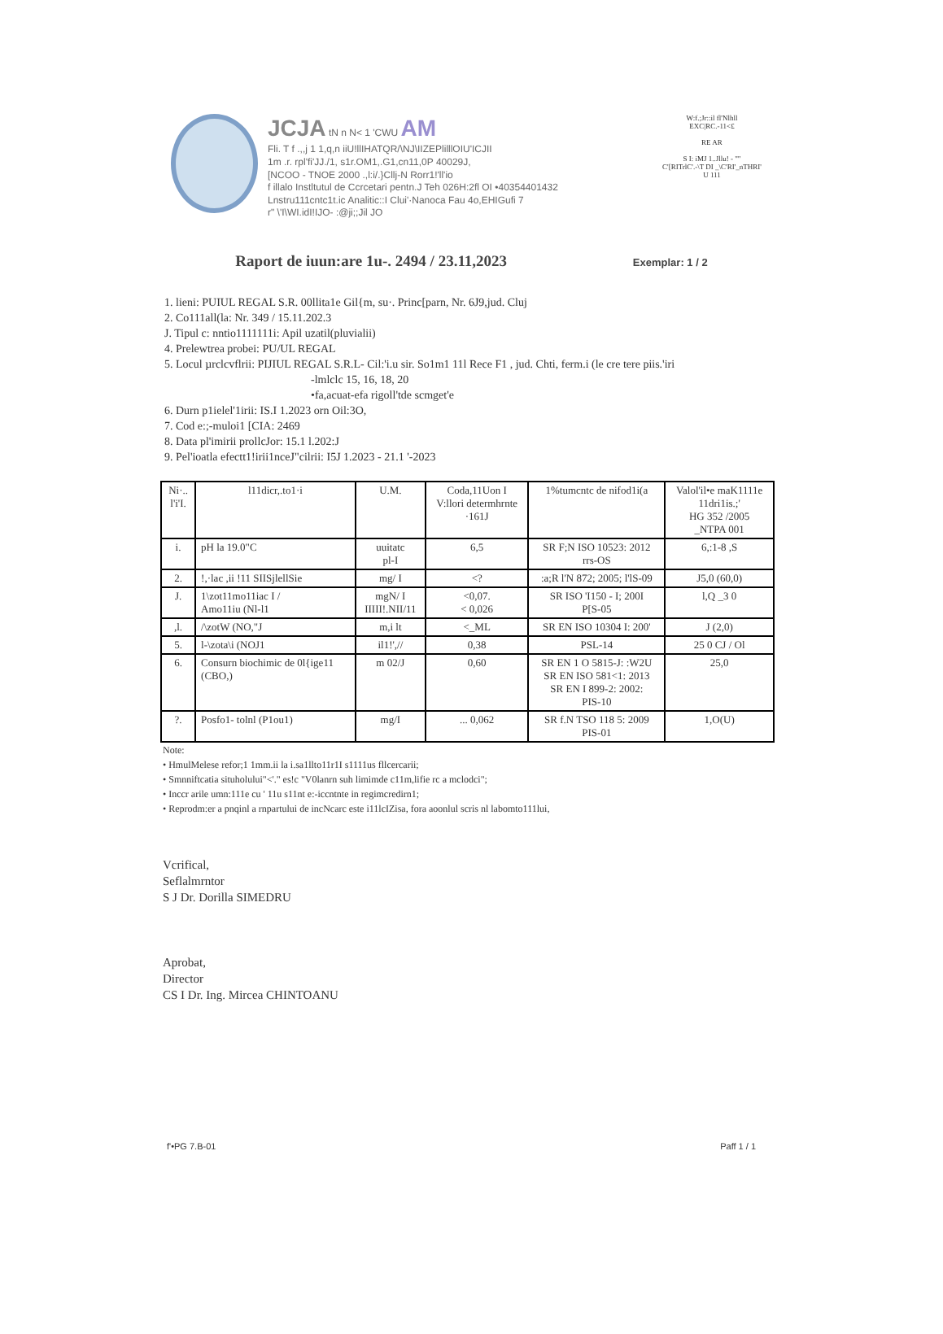JCJA tN n N< 1 'CWU AM
Fli. T f .,,j 1 1,q,n iiU!llIHATQR/\NJ\IIZEPlilllOIU'ICJII
1m .r. rpl'fi'JJ./1, s1r.OM1,.G1,cn11,0P 40029J,
[NCOO - TNOE 2000 .,l:i/.}Cllj-N Rorr1!'ll'io
f illalo Instltutul de Ccrcetari pentn.J Teh 026H:2fl OI •40354401432
Lnstru111cntc1t.ic Analitic::I Clui'·Nanoca Fau 4o,EHIGufi 7
r" \'I\WI.idI!IJO- :@ji;;Jil JO
W:f.;Jr::il fl'Nlhll
EXC|RC.-11<£
RE AR
S I: iMJ 1..Jllu! - ""
C'[RITrlC'.-\T DI _\C'RI'_nTHRI'
U 111
Raport de iuun:are 1u-. 2494 / 23.11,2023 Exemplar: 1 / 2
1. lieni: PUIUL REGAL S.R. 00llita1e Gil{m, su·. Princ[parn, Nr. 6J9,jud. Cluj
2. Co111all(la: Nr. 349 / 15.11.202.3
J. Tipul c: nntio1111111i: Apil uzatil(pluvialii)
4. Prelewtrea probei: PU/UL REGAL
5. Locul µrclcvflrii: PIJIUL REGAL S.R.L- Cil:'i.u sir. So1m1 11l Rece F1 , jud. Chti, ferm.i (le cre tere piis.'iri
-lmlclc 15, 16, 18, 20
•fa,acuat-efa rigoll'tde scmget'e
6. Durn p1ielel'1irii: IS.I 1.2023 orn Oil:3O,
7. Cod e:;-muloi1 [CIA: 2469
8. Data pl'imirii prollcJor: 15.1 l.202:J
9. Pel'ioatla efectt1!irii1nceJ"cilrii: I5J 1.2023 - 21.1 '-2023
| Ni·.. l'i'I. | l11dicr,.to1·i | U.M. | Coda,11Uon I V:llori determhrnte ·161J | 1%tumcntc de nifod1i(a | Valol'il•e maK1111e 11dri1is.;' HG 352 /2005 _NTPA 001 |
| --- | --- | --- | --- | --- | --- |
| i. | pH la 19.0"C | uuitatc pl-I | 6,5 | SR F;N ISO 10523: 2012 rrs-OS | 6,:1-8 ,S |
| 2. | !,·lac ,ii !11 SIISjlellSie | mg/ I | <? | :a;R l'N 872; 2005; l'lS-09 | J5,0 (60,0) |
| J. | 1\zot11mo11iac I / Amo11iu (Nl-l1 | mgN/ I IIIII!.NII/11 | <0,07. < 0,026 | SR ISO 'I150 - I; 200I P[S-05 | l,Q _3 0 |
| ,l. | /\zotW (NO,"J | m,i lt | <_ML | SR EN ISO 10304 I: 200' | J (2,0) |
| 5. | l-\zota\i (NOJ1 | il1!',// | 0,38 | PSL-14 | 25 0 CJ / Ol |
| 6. | Consurn biochimic de 0l{ige11 (CBO,) | m 02/J | 0,60 | SR EN 1 O 5815-J: :W2U SR EN ISO 581<1: 2013 SR EN I 899-2: 2002: PIS-10 | 25,0 |
| ?. | Posfo1- tolnl (P1ou1) | mg/I | ... 0,062 | SR f.N TSO 118 5: 2009 PIS-01 | 1,O(U) |
Note:
• HmulMelese refor;1 1mm.ii la i.sa1llto11r1I s1111us fllcercarii;
• Smnniftcatia situholului"<'." es!c "V0lanrn suh limimde c11m,lifie rc a mclodci";
• Inccr arile umn:111e cu ' 11u s11nt e:-iccntnte in regimcredirn1;
• Reprodm:er a pnqinl a rnpartului de incNcarc este i11lcIZisa, fora aoonlul scris nl labomto111lui,
Vcrifical,
Seflalmrntor
S J Dr. Dorilla SIMEDRU
Aprobat,
Director
CS I Dr. Ing. Mircea CHINTOANU
f'•PG 7.B-01 Paff 1 / 1